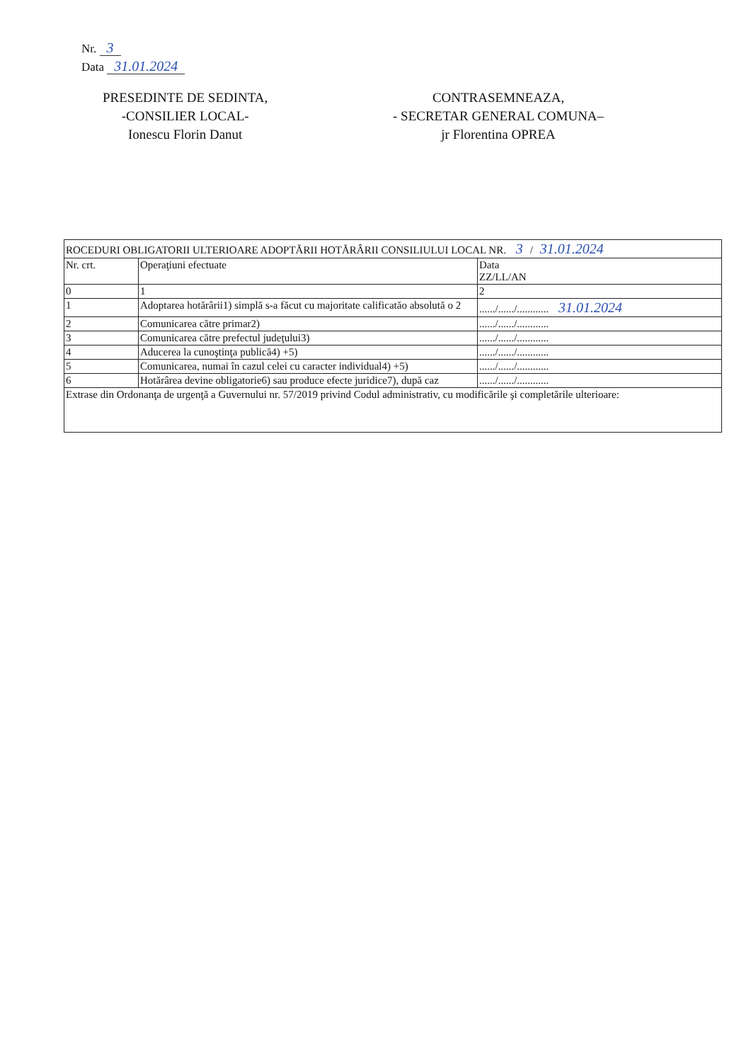Nr. 3
Data 31.01.2024
PRESEDINTE DE SEDINTA,
-CONSILIER LOCAL-
Ionescu Florin Danut
CONTRASEMNEAZA,
- SECRETAR GENERAL COMUNA–
jr Florentina OPREA
| ROCEDURI OBLIGATORII ULTERIOARE ADOPTĂRII HOTĂRÂRII CONSILIULUI LOCAL NR. 3 / 31.01.2024 | | |
| --- | --- | --- |
| Nr. crt. | Operaţiuni efectuate | Data ZZ/LL/AN |
| 0 | 1 | 2 |
| 1 | Adoptarea hotărârii1) simplă s-a făcut cu majoritate calificatăo absolută o 2 | ....../....../............ 31.01.2024 |
| 2 | Comunicarea către primar2) | ....../....../............ |
| 3 | Comunicarea către prefectul judeţului3) | ....../....../............ |
| 4 | Aducerea la cunoştinţa publică4) +5) | ....../....../............ |
| 5 | Comunicarea, numai în cazul celei cu caracter individual4) +5) | ....../....../............ |
| 6 | Hotărârea devine obligatorie6) sau produce efecte juridice7), după caz | ....../....../............ |
| Extrase din Ordonanţa de urgenţă a Guvernului nr. 57/2019 privind Codul administrativ, cu modificările şi completările ulterioare: | | |